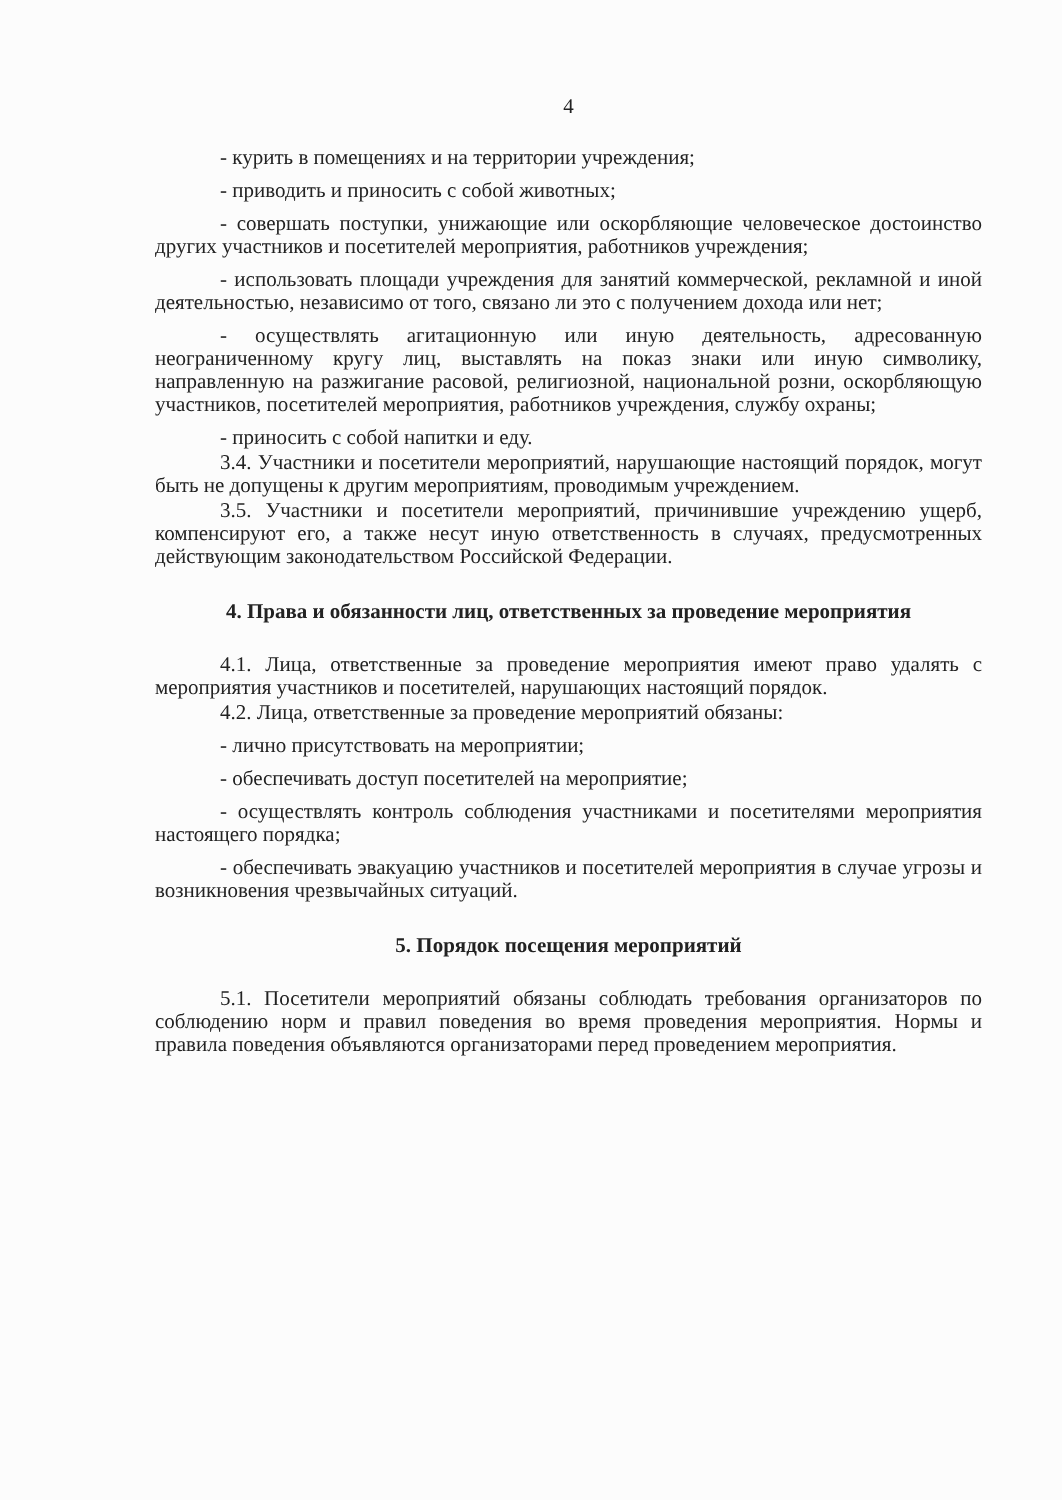4
- курить в помещениях и на территории учреждения;
- приводить и приносить с собой животных;
- совершать поступки, унижающие или оскорбляющие человеческое достоинство других участников и посетителей мероприятия, работников учреждения;
- использовать площади учреждения для занятий коммерческой, рекламной и иной деятельностью, независимо от того, связано ли это с получением дохода или нет;
- осуществлять агитационную или иную деятельность, адресованную неограниченному кругу лиц, выставлять на показ знаки или иную символику, направленную на разжигание расовой, религиозной, национальной розни, оскорбляющую участников, посетителей мероприятия, работников учреждения, службу охраны;
- приносить с собой напитки и еду.
3.4. Участники и посетители мероприятий, нарушающие настоящий порядок, могут быть не допущены к другим мероприятиям, проводимым учреждением.
3.5. Участники и посетители мероприятий, причинившие учреждению ущерб, компенсируют его, а также несут иную ответственность в случаях, предусмотренных действующим законодательством Российской Федерации.
4. Права и обязанности лиц, ответственных за проведение мероприятия
4.1. Лица, ответственные за проведение мероприятия имеют право удалять с мероприятия участников и посетителей, нарушающих настоящий порядок.
4.2. Лица, ответственные за проведение мероприятий обязаны:
- лично присутствовать на мероприятии;
- обеспечивать доступ посетителей на мероприятие;
- осуществлять контроль соблюдения участниками и посетителями мероприятия настоящего порядка;
- обеспечивать эвакуацию участников и посетителей мероприятия в случае угрозы и возникновения чрезвычайных ситуаций.
5. Порядок посещения мероприятий
5.1. Посетители мероприятий обязаны соблюдать требования организаторов по соблюдению норм и правил поведения во время проведения мероприятия. Нормы и правила поведения объявляются организаторами перед проведением мероприятия.